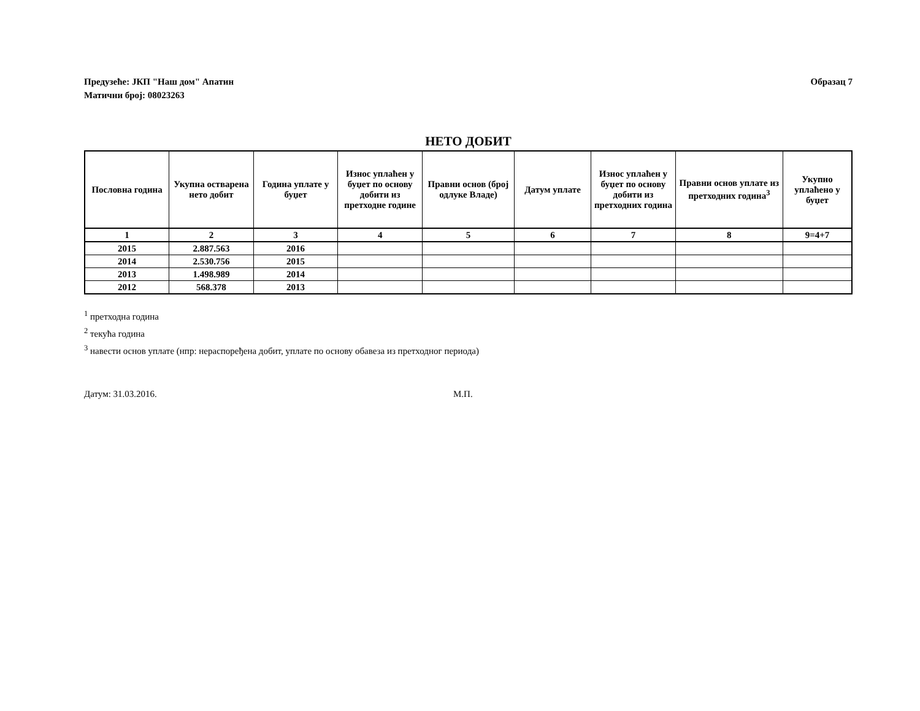Предузеће: ЈКП "Наш дом" Апатин
Матични број: 08023263
Образац 7
НЕТО ДОБИТ
| Пословна година | Укупна остварена нето добит | Година уплате у буџет | Износ уплаћен у буџет по основу добити из претходне године | Правни основ (број одлуке Владе) | Датум уплате | Износ уплаћен у буџет по основу добити из претходних година | Правни основ уплате из претходних година<sup>3</sup> | Укупно уплаћено у буџет |
| --- | --- | --- | --- | --- | --- | --- | --- | --- |
| 1 | 2 | 3 | 4 | 5 | 6 | 7 | 8 | 9=4+7 |
| 2015 | 2.887.563 | 2016 | | | | | | |
| 2014 | 2.530.756 | 2015 | | | | | | |
| 2013 | 1.498.989 | 2014 | | | | | | |
| 2012 | 568.378 | 2013 | | | | | | |
<sup>1</sup> претходна година
<sup>2</sup> текућа година
<sup>3</sup> навести основ уплате (нпр: нераспоређена добит, уплате по основу обавеза из претходног периода)
Датум: 31.03.2016. М.П.